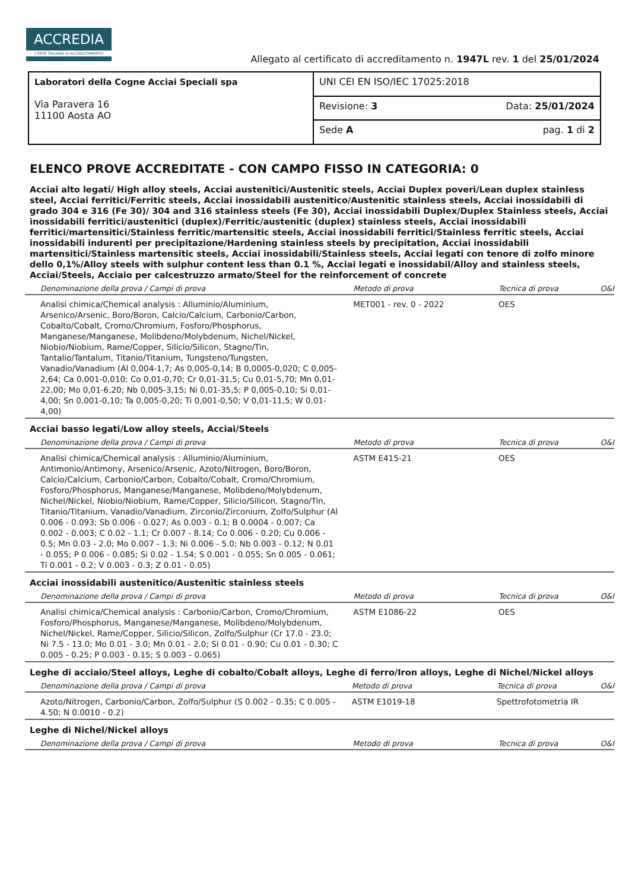ACCREDIA
L'ENTE ITALIANO DI ACCREDITAMENTO
Allegato al certificato di accreditamento n. 1947L rev. 1 del 25/01/2024
| Laboratori della Cogne Acciai Speciali spa Via Paravera 16 11100 Aosta AO | UNI CEI EN ISO/IEC 17025:2018 | |
| | Revisione: 3 | Data: 25/01/2024 |
| | Sede A | pag. 1 di 2 |
ELENCO PROVE ACCREDITATE - CON CAMPO FISSO IN CATEGORIA: 0
Acciai alto legati/ High alloy steels, Acciai austenitici/Austenitic steels, Acciai Duplex poveri/Lean duplex stainless steel, Acciai ferritici/Ferritic steels, Acciai inossidabili austenitico/Austenitic stainless steels, Acciai inossidabili di grado 304 e 316 (Fe 30)/ 304 and 316 stainless steels (Fe 30), Acciai inossidabili Duplex/Duplex Stainless steels, Acciai inossidabili ferritici/austenitici (duplex)/Ferritic/austenitic (duplex) stainless steels, Acciai inossidabili ferritici/martensitici/Stainless ferritic/martensitic steels, Acciai inossidabili ferritici/Stainless ferritic steels, Acciai inossidabili indurenti per precipitazione/Hardening stainless steels by precipitation, Acciai inossidabili martensitici/Stainless martensitic steels, Acciai inossidabili/Stainless steels, Acciai legati con tenore di zolfo minore dello 0,1%/Alloy steels with sulphur content less than 0.1 %, Acciai legati e inossidabil/Alloy and stainless steels, Acciai/Steels, Acciaio per calcestruzzo armato/Steel for the reinforcement of concrete
| Denominazione della prova / Campi di prova | Metodo di prova | Tecnica di prova | O&I |
| --- | --- | --- | --- |
| Analisi chimica/Chemical analysis : Alluminio/Aluminium, Arsenico/Arsenic, Boro/Boron, Calcio/Calcium, Carbonio/Carbon, Cobalto/Cobalt, Cromo/Chromium, Fosforo/Phosphorus, Manganese/Manganese, Molibdeno/Molybdenum, Nichel/Nickel, Niobio/Niobium, Rame/Copper, Silicio/Silicon, Stagno/Tin, Tantalio/Tantalum, Titanio/Titanium, Tungsteno/Tungsten, Vanadio/Vanadium (Al 0,004-1,7; As 0,005-0,14; B 0,0005-0,020; C 0,005-2,64; Ca 0,001-0,010; Co 0,01-0,70; Cr 0,01-31,5; Cu 0,01-5,70; Mn 0,01-22,00; Mo 0,01-6,20; Nb 0,005-3,15; Ni 0,01-35,5; P 0,005-0,10; Si 0,01-4,00; Sn 0,001-0,10; Ta 0,005-0,20; Ti 0,001-0,50; V 0,01-11,5; W 0,01-4,00) | MET001 - rev. 0 - 2022 | OES | |
Acciai basso legati/Low alloy steels, Acciai/Steels
| Denominazione della prova / Campi di prova | Metodo di prova | Tecnica di prova | O&I |
| --- | --- | --- | --- |
| Analisi chimica/Chemical analysis : Alluminio/Aluminium, Antimonio/Antimony, Arsenico/Arsenic, Azoto/Nitrogen, Boro/Boron, Calcio/Calcium, Carbonio/Carbon, Cobalto/Cobalt, Cromo/Chromium, Fosforo/Phosphorus, Manganese/Manganese, Molibdeno/Molybdenum, Nichel/Nickel, Niobio/Niobium, Rame/Copper, Silicio/Silicon, Stagno/Tin, Titanio/Titanium, Vanadio/Vanadium, Zirconio/Zirconium, Zolfo/Sulphur (Al 0.006 - 0.093; Sb 0.006 - 0.027; As 0.003 - 0.1; B 0.0004 - 0.007; Ca 0.002 - 0.003; C 0.02 - 1.1; Cr 0.007 - 8.14; Co 0.006 - 0.20; Cu 0.006 - 0.5; Mn 0.03 - 2.0; Mo 0.007 - 1.3; Ni 0.006 - 5.0; Nb 0.003 - 0.12; N 0.01 - 0.055; P 0.006 - 0.085; Si 0.02 - 1.54; S 0.001 - 0.055; Sn 0.005 - 0.061; Ti 0.001 - 0.2; V 0.003 - 0.3; Z 0.01 - 0.05) | ASTM E415-21 | OES | |
Acciai inossidabili austenitico/Austenitic stainless steels
| Denominazione della prova / Campi di prova | Metodo di prova | Tecnica di prova | O&I |
| --- | --- | --- | --- |
| Analisi chimica/Chemical analysis : Carbonio/Carbon, Cromo/Chromium, Fosforo/Phosphorus, Manganese/Manganese, Molibdeno/Molybdenum, Nichel/Nickel, Rame/Copper, Silicio/Silicon, Zolfo/Sulphur (Cr 17.0 - 23.0; Ni 7.5 - 13.0; Mo 0.01 - 3.0; Mn 0.01 - 2.0; Si 0.01 - 0.90; Cu 0.01 - 0.30; C 0.005 - 0.25; P 0.003 - 0.15; S 0.003 - 0.065) | ASTM E1086-22 | OES | |
Leghe di acciaio/Steel alloys, Leghe di cobalto/Cobalt alloys, Leghe di ferro/Iron alloys, Leghe di Nichel/Nickel alloys
| Denominazione della prova / Campi di prova | Metodo di prova | Tecnica di prova | O&I |
| --- | --- | --- | --- |
| Azoto/Nitrogen, Carbonio/Carbon, Zolfo/Sulphur (S 0.002 - 0.35; C 0.005 - 4.50; N 0.0010 - 0.2) | ASTM E1019-18 | Spettrofotometria IR | |
Leghe di Nichel/Nickel alloys
| Denominazione della prova / Campi di prova | Metodo di prova | Tecnica di prova | O&I |
| --- | --- | --- | --- |